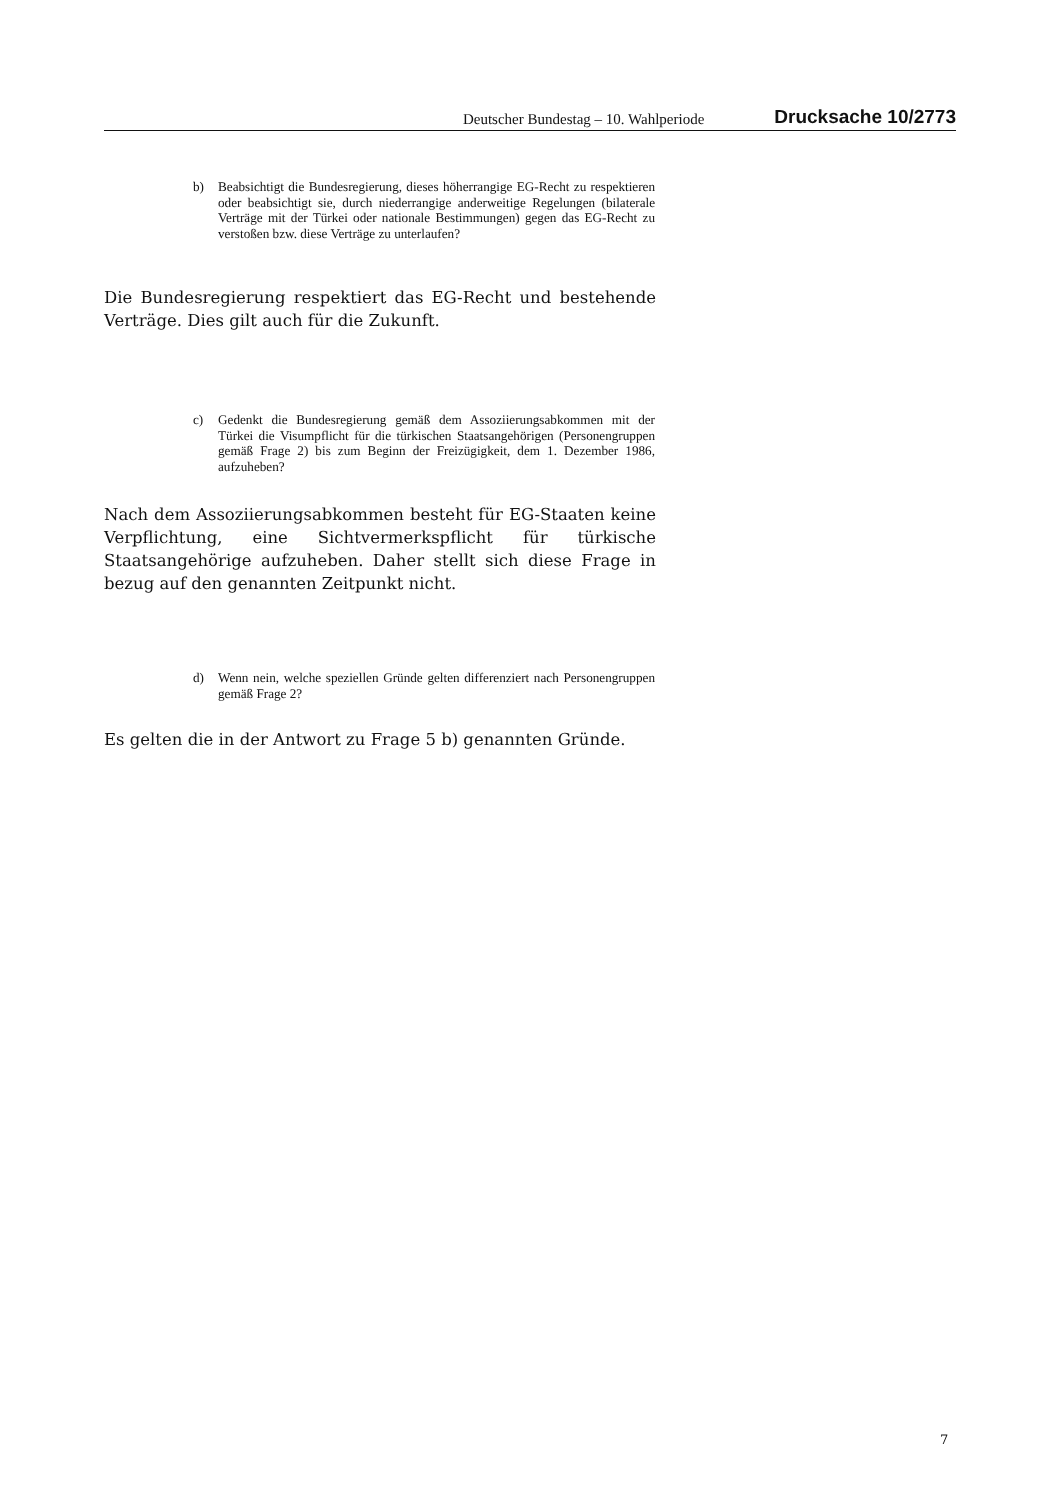Deutscher Bundestag – 10. Wahlperiode Drucksache 10/2773
b) Beabsichtigt die Bundesregierung, dieses höherrangige EG-Recht zu respektieren oder beabsichtigt sie, durch niederrangige anderweitige Regelungen (bilaterale Verträge mit der Türkei oder nationale Bestimmungen) gegen das EG-Recht zu verstoßen bzw. diese Verträge zu unterlaufen?
Die Bundesregierung respektiert das EG-Recht und bestehende Verträge. Dies gilt auch für die Zukunft.
c) Gedenkt die Bundesregierung gemäß dem Assoziierungsabkommen mit der Türkei die Visumpflicht für die türkischen Staatsangehörigen (Personengruppen gemäß Frage 2) bis zum Beginn der Freizügigkeit, dem 1. Dezember 1986, aufzuheben?
Nach dem Assoziierungsabkommen besteht für EG-Staaten keine Verpflichtung, eine Sichtvermerkspflicht für türkische Staatsangehörige aufzuheben. Daher stellt sich diese Frage in bezug auf den genannten Zeitpunkt nicht.
d) Wenn nein, welche speziellen Gründe gelten differenziert nach Personengruppen gemäß Frage 2?
Es gelten die in der Antwort zu Frage 5 b) genannten Gründe.
7